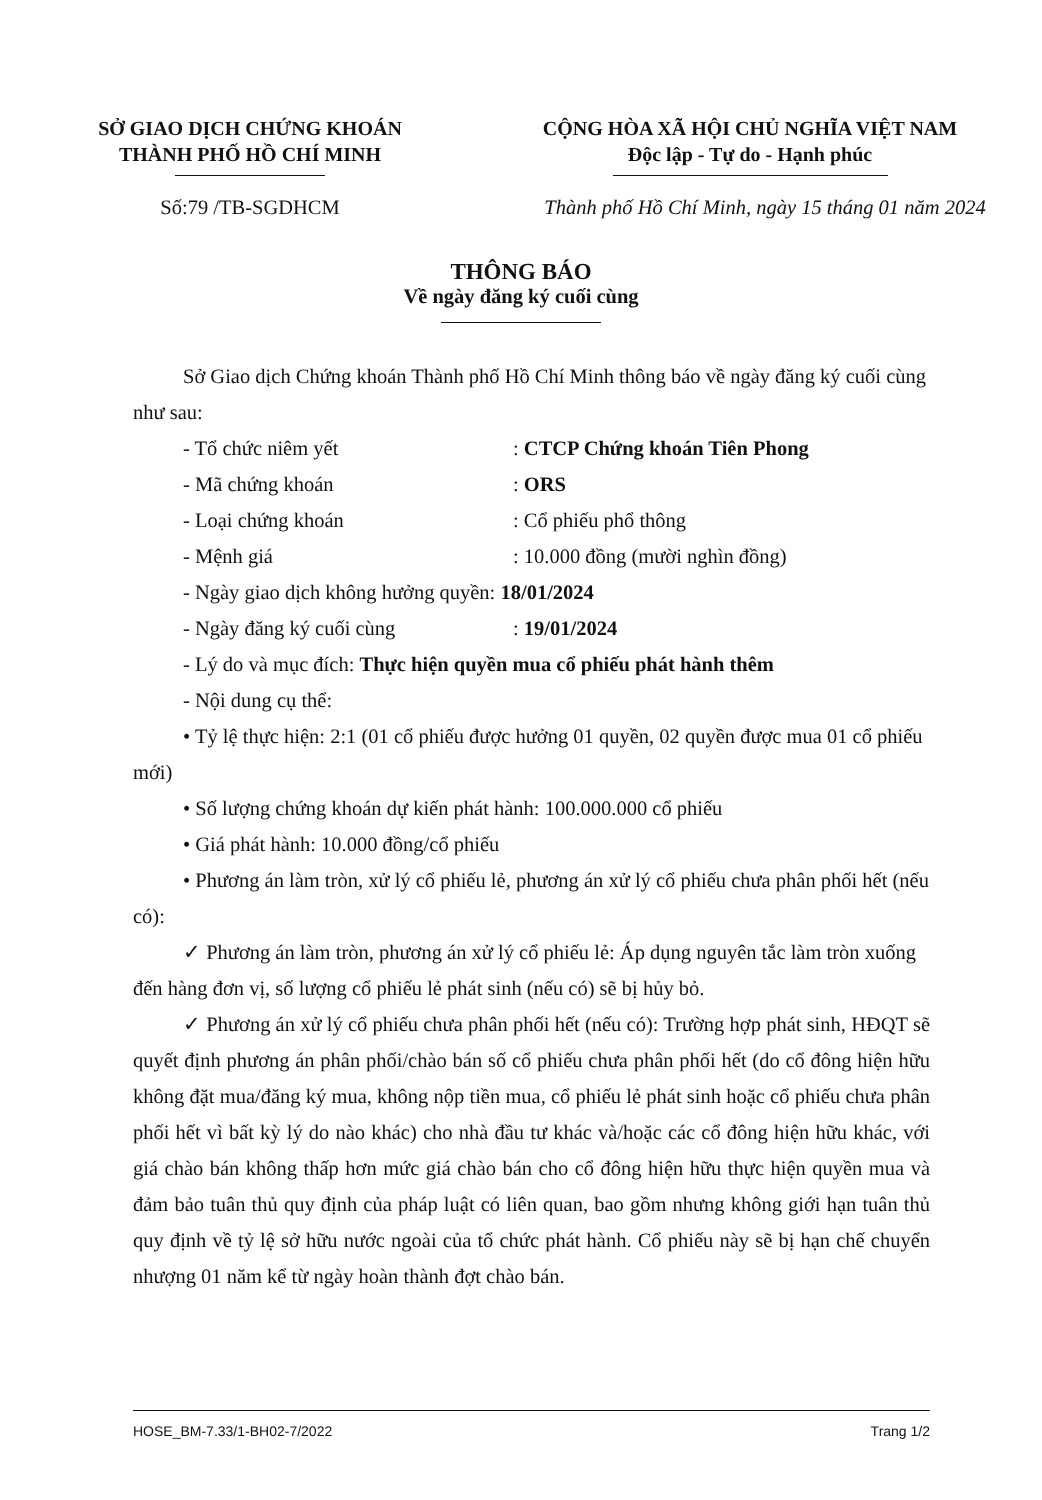SỞ GIAO DỊCH CHỨNG KHOÁN
THÀNH PHỐ HỒ CHÍ MINH
CỘNG HÒA XÃ HỘI CHỦ NGHĨA VIỆT NAM
Độc lập - Tự do - Hạnh phúc
Số:79 /TB-SGDHCM Thành phố Hồ Chí Minh, ngày 15 tháng 01 năm 2024
THÔNG BÁO
Về ngày đăng ký cuối cùng
Sở Giao dịch Chứng khoán Thành phố Hồ Chí Minh thông báo về ngày đăng ký cuối cùng như sau:
- Tổ chức niêm yết: CTCP Chứng khoán Tiên Phong
- Mã chứng khoán: ORS
- Loại chứng khoán: Cổ phiếu phổ thông
- Mệnh giá: 10.000 đồng (mười nghìn đồng)
- Ngày giao dịch không hưởng quyền: 18/01/2024
- Ngày đăng ký cuối cùng: 19/01/2024
- Lý do và mục đích: Thực hiện quyền mua cổ phiếu phát hành thêm
- Nội dung cụ thể:
• Tỷ lệ thực hiện: 2:1 (01 cổ phiếu được hưởng 01 quyền, 02 quyền được mua 01 cổ phiếu mới)
• Số lượng chứng khoán dự kiến phát hành: 100.000.000 cổ phiếu
• Giá phát hành: 10.000 đồng/cổ phiếu
• Phương án làm tròn, xử lý cổ phiếu lẻ, phương án xử lý cổ phiếu chưa phân phối hết (nếu có):
✓ Phương án làm tròn, phương án xử lý cổ phiếu lẻ: Áp dụng nguyên tắc làm tròn xuống đến hàng đơn vị, số lượng cổ phiếu lẻ phát sinh (nếu có) sẽ bị hủy bỏ.
✓ Phương án xử lý cổ phiếu chưa phân phối hết (nếu có): Trường hợp phát sinh, HĐQT sẽ quyết định phương án phân phối/chào bán số cổ phiếu chưa phân phối hết (do cổ đông hiện hữu không đặt mua/đăng ký mua, không nộp tiền mua, cổ phiếu lẻ phát sinh hoặc cổ phiếu chưa phân phối hết vì bất kỳ lý do nào khác) cho nhà đầu tư khác và/hoặc các cổ đông hiện hữu khác, với giá chào bán không thấp hơn mức giá chào bán cho cổ đông hiện hữu thực hiện quyền mua và đảm bảo tuân thủ quy định của pháp luật có liên quan, bao gồm nhưng không giới hạn tuân thủ quy định về tỷ lệ sở hữu nước ngoài của tổ chức phát hành. Cổ phiếu này sẽ bị hạn chế chuyển nhượng 01 năm kể từ ngày hoàn thành đợt chào bán.
HOSE_BM-7.33/1-BH02-7/2022 Trang 1/2